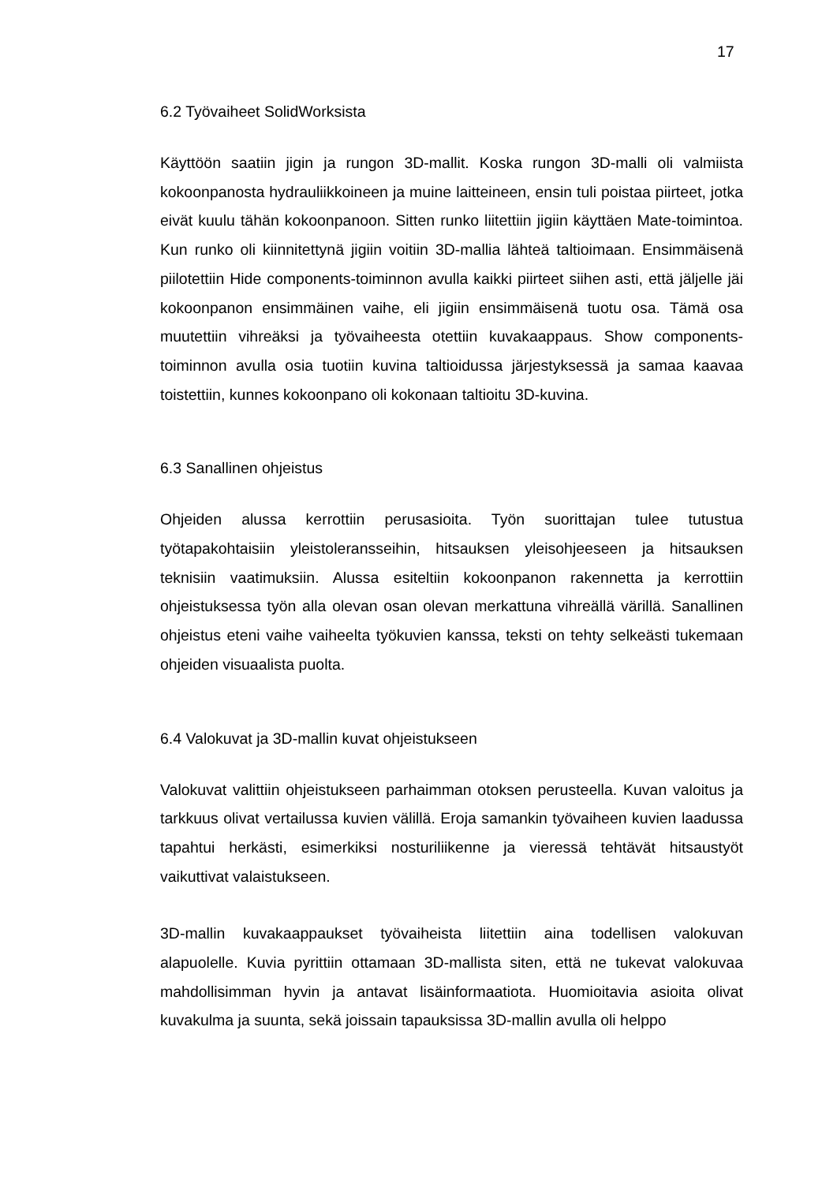17
6.2 Työvaiheet SolidWorksista
Käyttöön saatiin jigin ja rungon 3D-mallit. Koska rungon 3D-malli oli valmiista kokoonpanosta hydrauliikkoineen ja muine laitteineen, ensin tuli poistaa piirteet, jotka eivät kuulu tähän kokoonpanoon. Sitten runko liitettiin jigiin käyttäen Mate-toimintoa. Kun runko oli kiinnitettynä jigiin voitiin 3D-mallia lähteä taltioimaan. Ensimmäisenä piilotettiin Hide components-toiminnon avulla kaikki piirteet siihen asti, että jäljelle jäi kokoonpanon ensimmäinen vaihe, eli jigiin ensimmäisenä tuotu osa. Tämä osa muutettiin vihreäksi ja työvaiheesta otettiin kuvakaappaus. Show components-toiminnon avulla osia tuotiin kuvina taltioidussa järjestyksessä ja samaa kaavaa toistettiin, kunnes kokoonpano oli kokonaan taltioitu 3D-kuvina.
6.3 Sanallinen ohjeistus
Ohjeiden alussa kerrottiin perusasioita. Työn suorittajan tulee tutustua työtapakohtaisiin yleistoleransseihin, hitsauksen yleisohjeeseen ja hitsauksen teknisiin vaatimuksiin. Alussa esiteltiin kokoonpanon rakennetta ja kerrottiin ohjeistuksessa työn alla olevan osan olevan merkattuna vihreällä värillä. Sanallinen ohjeistus eteni vaihe vaiheelta työkuvien kanssa, teksti on tehty selkeästi tukemaan ohjeiden visuaalista puolta.
6.4 Valokuvat ja 3D-mallin kuvat ohjeistukseen
Valokuvat valittiin ohjeistukseen parhaimman otoksen perusteella. Kuvan valoitus ja tarkkuus olivat vertailussa kuvien välillä. Eroja samankin työvaiheen kuvien laadussa tapahtui herkästi, esimerkiksi nosturiliikenne ja vieressä tehtävät hitsaustyöt vaikuttivat valaistukseen.
3D-mallin kuvakaappaukset työvaiheista liitettiin aina todellisen valokuvan alapuolelle. Kuvia pyrittiin ottamaan 3D-mallista siten, että ne tukevat valokuvaa mahdollisimman hyvin ja antavat lisäinformaatiota. Huomioitavia asioita olivat kuvakulma ja suunta, sekä joissain tapauksissa 3D-mallin avulla oli helppo